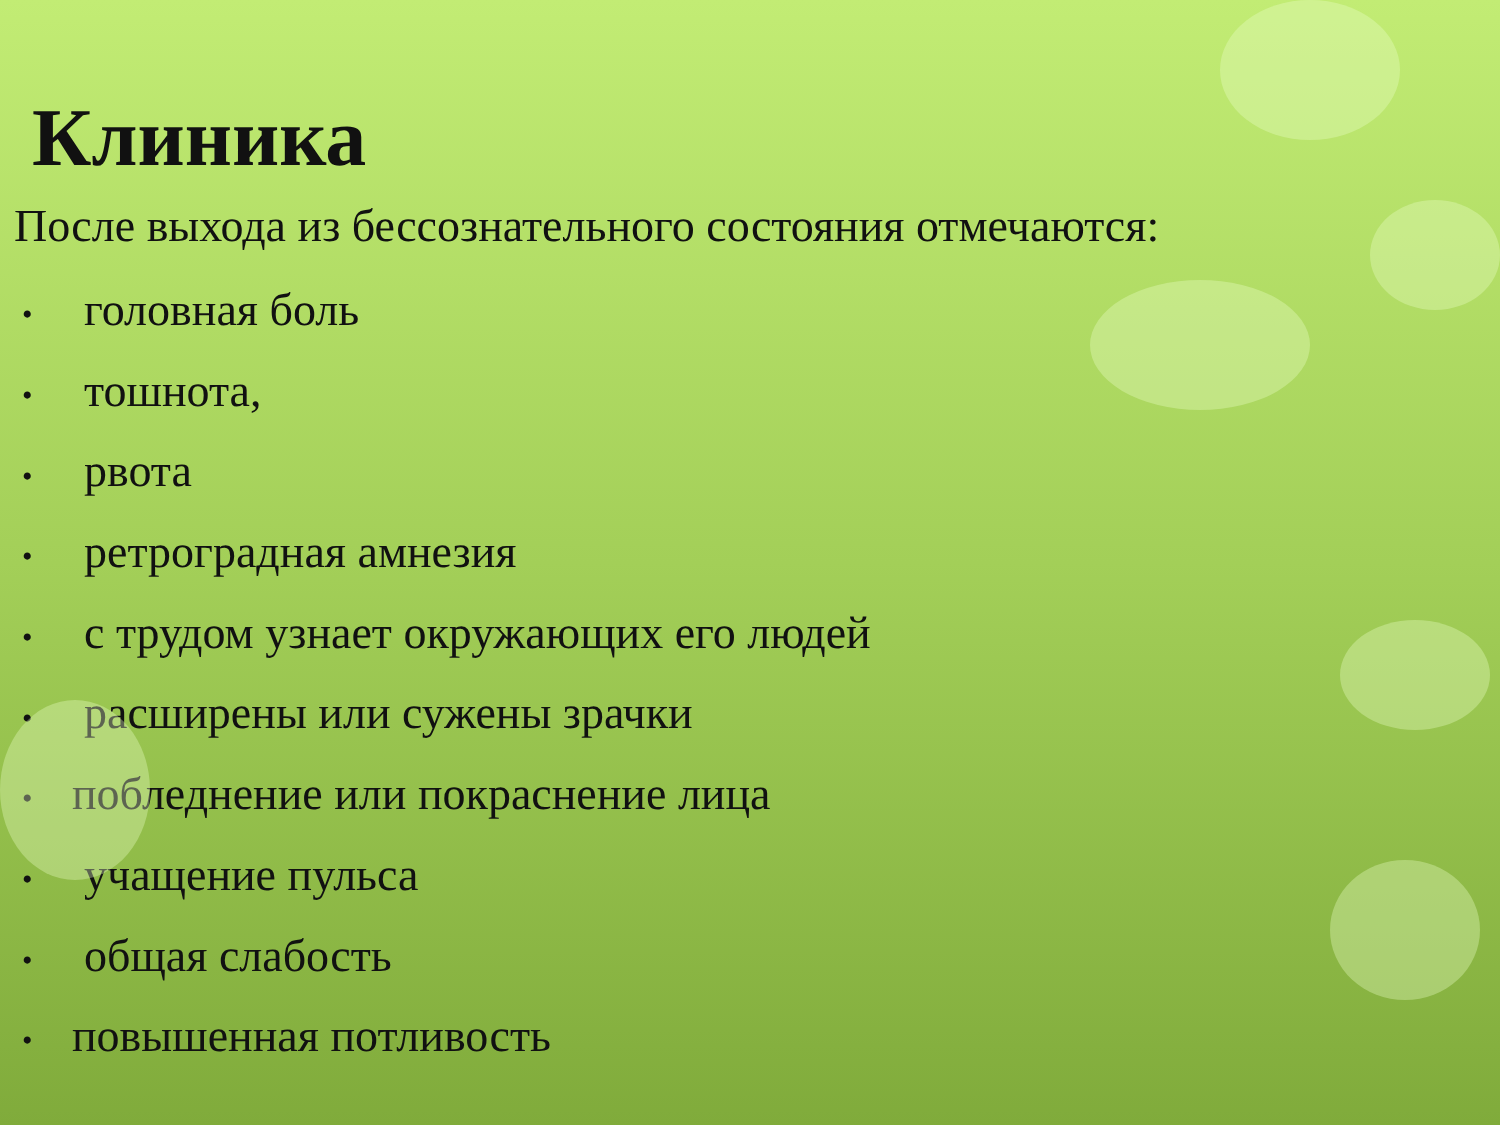Клиника
После выхода из бессознательного состояния отмечаются:
• головная боль
• тошнота,
• рвота
• ретроградная амнезия
• с трудом узнает окружающих его людей
• расширены или сужены зрачки
• побледнение или покраснение лица
• учащение пульса
• общая слабость
• повышенная потливость